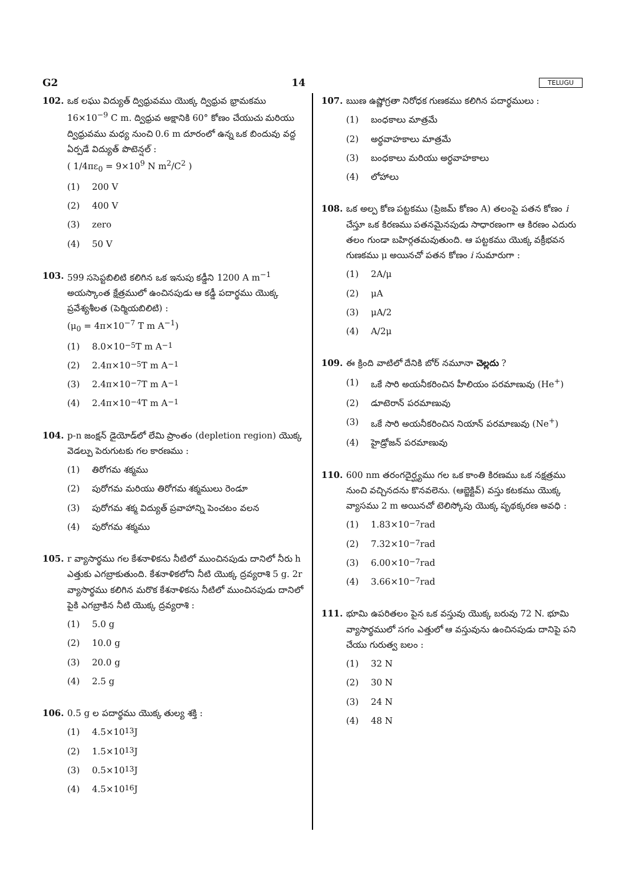G2 14 TELUGU
102. ఒక లఘు విద్యుత్ ద్విధ్రువము యొక్క ద్విధ్రువ భ్రామకము 16×10<sup>−9</sup> C m. ద్విధ్రువ అక్షానికి 60° కోణం చేయుచు మరియు ద్విధ్రువము మధ్య నుంచి 0.6 m దూరంలో ఉన్న ఒక బిందువు వద్ద ఏర్పడే విద్యుత్ పొటెన్షల్ :
( 1/4πε<sub>0</sub> = 9×10<sup>9</sup> N m<sup>2</sup>/C<sup>2</sup> )
(1) 200 V
(2) 400 V
(3) zero
(4) 50 V
103. 599 ససెప్టబిలిటి కలిగిన ఒక ఇనుపు కడ్డీని 1200 A m<sup>−1</sup> అయస్కాంత క్షేత్రములో ఉంచినపుడు ఆ కడ్డీ పదార్థము యొక్క ప్రవేశ్యశీలత (పెర్మియబిలిటి) :
(μ<sub>0</sub> = 4π×10<sup>−7</sup> T m A<sup>−1</sup>)
(1) 8.0×10<sup>−5</sup> T m A<sup>−1</sup>
(2) 2.4π×10<sup>−5</sup> T m A<sup>−1</sup>
(3) 2.4π×10<sup>−7</sup> T m A<sup>−1</sup>
(4) 2.4π×10<sup>−4</sup> T m A<sup>−1</sup>
104. p-n జంక్షన్ డైయోడ్‌లో లేమి ప్రాంతం (depletion region) యొక్క వెడల్పు పెరుగుటకు గల కారణము :
(1) తిరోగమ శక్మము
(2) పురోగమ మరియు తిరోగమ శక్మములు రెండూ
(3) పురోగమ శక్మ విద్యుత్ ప్రవాహాన్ని పెంచటం వలన
(4) పురోగమ శక్మము
105. r వ్యాసార్థము గల కేశనాళికను నీటిలో ముంచినపుడు దానిలో నీరు h ఎత్తుకు ఎగబ్రాకుతుంది. కేశనాళికలోని నీటి యొక్క ద్రవ్యరాశి 5 g. 2r వ్యాసార్థము కలిగిన మరొక కేశనాళికను నీటిలో ముంచినపుడు దానిలో పైకి ఎగబ్రాకిన నీటి యొక్క ద్రవ్యరాశి :
(1) 5.0 g
(2) 10.0 g
(3) 20.0 g
(4) 2.5 g
106. 0.5 g ల పదార్థము యొక్క తుల్య శక్తి :
(1) 4.5×10<sup>13</sup> J
(2) 1.5×10<sup>13</sup> J
(3) 0.5×10<sup>13</sup> J
(4) 4.5×10<sup>16</sup> J
107. ఋణ ఉష్ణోగ్రతా నిరోధక గుణకము కలిగిన పదార్థములు :
(1) బంధకాలు మాత్రమే
(2) అర్ధవాహకాలు మాత్రమే
(3) బంధకాలు మరియు అర్ధవాహకాలు
(4) లోహాలు
108. ఒక అల్ప కోణ పట్టకము (ప్రిజమ్ కోణం A) తలంపై పతన కోణం i చేస్తూ ఒక కిరణము పతనమైనపుడు సాధారణంగా ఆ కిరణం ఎదురు తలం గుండా బహిర్గతమవుతుంది. ఆ పట్టకము యొక్క వక్రీభవన గుణకము μ అయినచో పతన కోణం i సుమారుగా :
(1) 2A/μ
(2) μA
(3) μA/2
(4) A/2μ
109. ఈ క్రింది వాటిలో దేనికి బోర్ నమూనా చెల్లదు ?
(1) ఒకే సారి అయనీకరించిన హీలియం పరమాణువు (He<sup>+</sup>)
(2) డూటెరాన్ పరమాణువు
(3) ఒకే సారి అయనీకరించిన నియాన్ పరమాణువు (Ne<sup>+</sup>)
(4) హైడ్రోజన్ పరమాణువు
110. 600 nm తరంగదైర్ఘ్యము గల ఒక కాంతి కిరణము ఒక నక్షత్రము నుంచి వచ్చినదను కొనవలెను. (ఆబ్జెక్టివ్) వస్తు కటకము యొక్క వ్యాసము 2 m అయినచో టెలిస్కోపు యొక్క పృథక్కరణ అవధి :
(1) 1.83×10<sup>−7</sup> rad
(2) 7.32×10<sup>−7</sup> rad
(3) 6.00×10<sup>−7</sup> rad
(4) 3.66×10<sup>−7</sup> rad
111. భూమి ఉపరితలం పైన ఒక వస్తువు యొక్క బరువు 72 N. భూమి వ్యాసార్థములో సగం ఎత్తులో ఆ వస్తువును ఉంచినపుడు దానిపై పని చేయు గురుత్వ బలం :
(1) 32 N
(2) 30 N
(3) 24 N
(4) 48 N